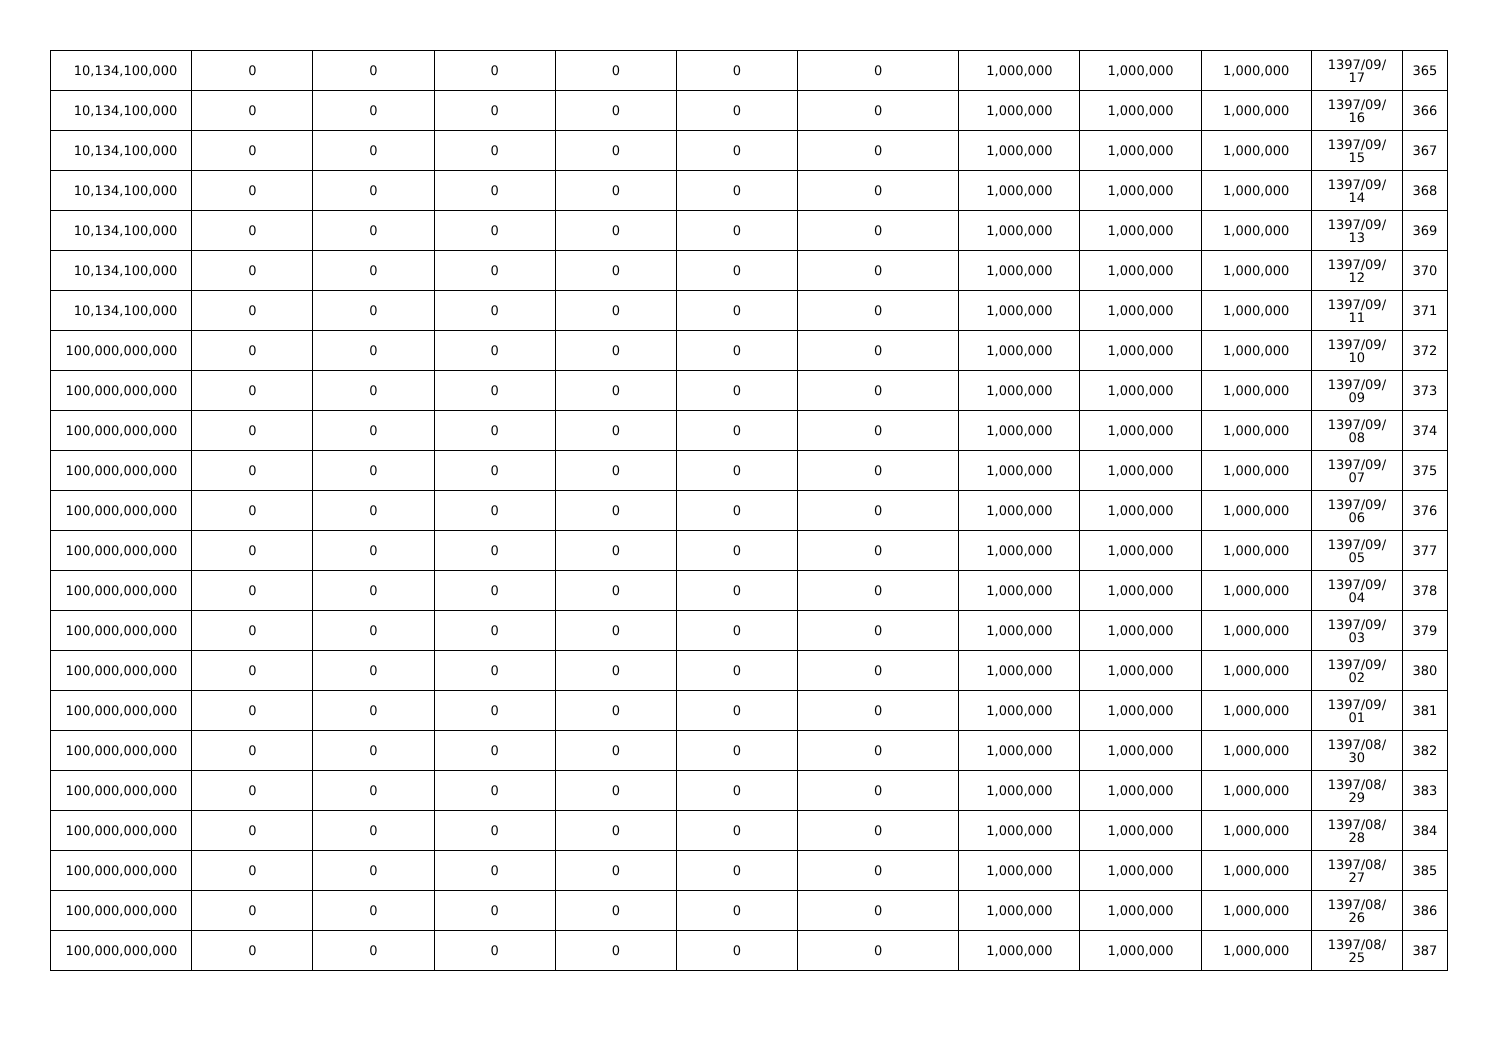| 10,134,100,000 | 0 | 0 | 0 | 0 | 0 | 0 | 1,000,000 | 1,000,000 | 1,000,000 | 1397/09/ 17 | 365 |
| 10,134,100,000 | 0 | 0 | 0 | 0 | 0 | 0 | 1,000,000 | 1,000,000 | 1,000,000 | 1397/09/ 16 | 366 |
| 10,134,100,000 | 0 | 0 | 0 | 0 | 0 | 0 | 1,000,000 | 1,000,000 | 1,000,000 | 1397/09/ 15 | 367 |
| 10,134,100,000 | 0 | 0 | 0 | 0 | 0 | 0 | 1,000,000 | 1,000,000 | 1,000,000 | 1397/09/ 14 | 368 |
| 10,134,100,000 | 0 | 0 | 0 | 0 | 0 | 0 | 1,000,000 | 1,000,000 | 1,000,000 | 1397/09/ 13 | 369 |
| 10,134,100,000 | 0 | 0 | 0 | 0 | 0 | 0 | 1,000,000 | 1,000,000 | 1,000,000 | 1397/09/ 12 | 370 |
| 10,134,100,000 | 0 | 0 | 0 | 0 | 0 | 0 | 1,000,000 | 1,000,000 | 1,000,000 | 1397/09/ 11 | 371 |
| 100,000,000,000 | 0 | 0 | 0 | 0 | 0 | 0 | 1,000,000 | 1,000,000 | 1,000,000 | 1397/09/ 10 | 372 |
| 100,000,000,000 | 0 | 0 | 0 | 0 | 0 | 0 | 1,000,000 | 1,000,000 | 1,000,000 | 1397/09/ 09 | 373 |
| 100,000,000,000 | 0 | 0 | 0 | 0 | 0 | 0 | 1,000,000 | 1,000,000 | 1,000,000 | 1397/09/ 08 | 374 |
| 100,000,000,000 | 0 | 0 | 0 | 0 | 0 | 0 | 1,000,000 | 1,000,000 | 1,000,000 | 1397/09/ 07 | 375 |
| 100,000,000,000 | 0 | 0 | 0 | 0 | 0 | 0 | 1,000,000 | 1,000,000 | 1,000,000 | 1397/09/ 06 | 376 |
| 100,000,000,000 | 0 | 0 | 0 | 0 | 0 | 0 | 1,000,000 | 1,000,000 | 1,000,000 | 1397/09/ 05 | 377 |
| 100,000,000,000 | 0 | 0 | 0 | 0 | 0 | 0 | 1,000,000 | 1,000,000 | 1,000,000 | 1397/09/ 04 | 378 |
| 100,000,000,000 | 0 | 0 | 0 | 0 | 0 | 0 | 1,000,000 | 1,000,000 | 1,000,000 | 1397/09/ 03 | 379 |
| 100,000,000,000 | 0 | 0 | 0 | 0 | 0 | 0 | 1,000,000 | 1,000,000 | 1,000,000 | 1397/09/ 02 | 380 |
| 100,000,000,000 | 0 | 0 | 0 | 0 | 0 | 0 | 1,000,000 | 1,000,000 | 1,000,000 | 1397/09/ 01 | 381 |
| 100,000,000,000 | 0 | 0 | 0 | 0 | 0 | 0 | 1,000,000 | 1,000,000 | 1,000,000 | 1397/08/ 30 | 382 |
| 100,000,000,000 | 0 | 0 | 0 | 0 | 0 | 0 | 1,000,000 | 1,000,000 | 1,000,000 | 1397/08/ 29 | 383 |
| 100,000,000,000 | 0 | 0 | 0 | 0 | 0 | 0 | 1,000,000 | 1,000,000 | 1,000,000 | 1397/08/ 28 | 384 |
| 100,000,000,000 | 0 | 0 | 0 | 0 | 0 | 0 | 1,000,000 | 1,000,000 | 1,000,000 | 1397/08/ 27 | 385 |
| 100,000,000,000 | 0 | 0 | 0 | 0 | 0 | 0 | 1,000,000 | 1,000,000 | 1,000,000 | 1397/08/ 26 | 386 |
| 100,000,000,000 | 0 | 0 | 0 | 0 | 0 | 0 | 1,000,000 | 1,000,000 | 1,000,000 | 1397/08/ 25 | 387 |